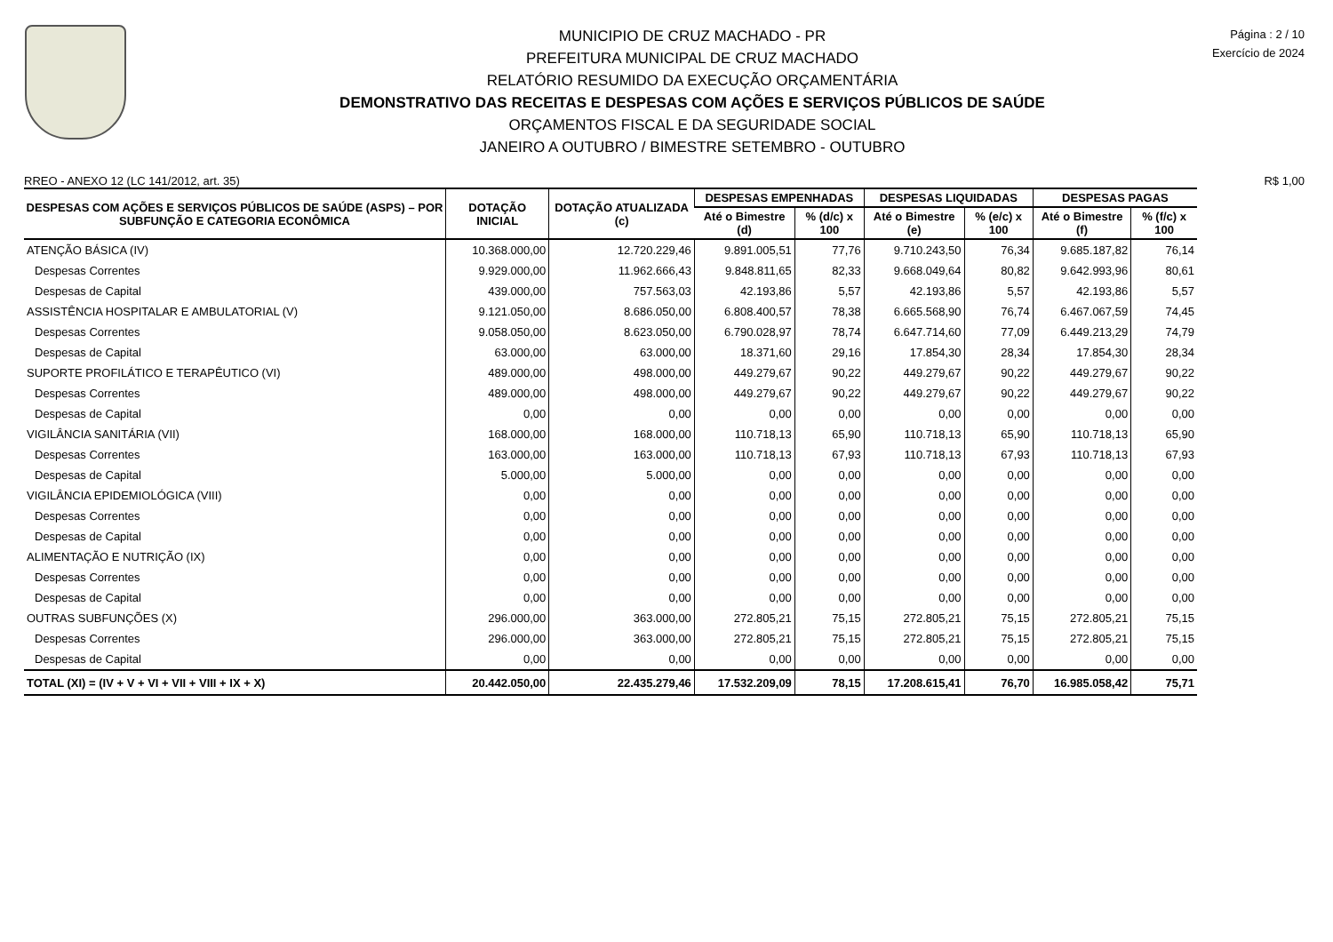MUNICIPIO DE CRUZ MACHADO - PR
PREFEITURA MUNICIPAL DE CRUZ MACHADO
RELATÓRIO RESUMIDO DA EXECUÇÃO ORÇAMENTÁRIA
DEMONSTRATIVO DAS RECEITAS E DESPESAS COM AÇÕES E SERVIÇOS PÚBLICOS DE SAÚDE
ORÇAMENTOS FISCAL E DA SEGURIDADE SOCIAL
JANEIRO A OUTUBRO / BIMESTRE SETEMBRO - OUTUBRO
Página : 2 / 10
Exercício de 2024
RREO - ANEXO 12 (LC 141/2012, art. 35) R$ 1,00
| DESPESAS COM AÇÕES E SERVIÇOS PÚBLICOS DE SAÚDE (ASPS) – POR SUBFUNÇÃO E CATEGORIA ECONÔMICA | DOTAÇÃO INICIAL | DOTAÇÃO ATUALIZADA (c) | DESPESAS EMPENHADAS | | DESPESAS LIQUIDADAS | | DESPESAS PAGAS | |
| --- | --- | --- | --- | --- | --- | --- | --- | --- |
| | | | Até o Bimestre (d) | % (d/c) x 100 | Até o Bimestre (e) | % (e/c) x 100 | Até o Bimestre (f) | % (f/c) x 100 |
| ATENÇÃO BÁSICA (IV) | 10.368.000,00 | 12.720.229,46 | 9.891.005,51 | 77,76 | 9.710.243,50 | 76,34 | 9.685.187,82 | 76,14 |
| Despesas Correntes | 9.929.000,00 | 11.962.666,43 | 9.848.811,65 | 82,33 | 9.668.049,64 | 80,82 | 9.642.993,96 | 80,61 |
| Despesas de Capital | 439.000,00 | 757.563,03 | 42.193,86 | 5,57 | 42.193,86 | 5,57 | 42.193,86 | 5,57 |
| ASSISTÊNCIA HOSPITALAR E AMBULATORIAL (V) | 9.121.050,00 | 8.686.050,00 | 6.808.400,57 | 78,38 | 6.665.568,90 | 76,74 | 6.467.067,59 | 74,45 |
| Despesas Correntes | 9.058.050,00 | 8.623.050,00 | 6.790.028,97 | 78,74 | 6.647.714,60 | 77,09 | 6.449.213,29 | 74,79 |
| Despesas de Capital | 63.000,00 | 63.000,00 | 18.371,60 | 29,16 | 17.854,30 | 28,34 | 17.854,30 | 28,34 |
| SUPORTE PROFILÁTICO E TERAPÊUTICO (VI) | 489.000,00 | 498.000,00 | 449.279,67 | 90,22 | 449.279,67 | 90,22 | 449.279,67 | 90,22 |
| Despesas Correntes | 489.000,00 | 498.000,00 | 449.279,67 | 90,22 | 449.279,67 | 90,22 | 449.279,67 | 90,22 |
| Despesas de Capital | 0,00 | 0,00 | 0,00 | 0,00 | 0,00 | 0,00 | 0,00 | 0,00 |
| VIGILÂNCIA SANITÁRIA (VII) | 168.000,00 | 168.000,00 | 110.718,13 | 65,90 | 110.718,13 | 65,90 | 110.718,13 | 65,90 |
| Despesas Correntes | 163.000,00 | 163.000,00 | 110.718,13 | 67,93 | 110.718,13 | 67,93 | 110.718,13 | 67,93 |
| Despesas de Capital | 5.000,00 | 5.000,00 | 0,00 | 0,00 | 0,00 | 0,00 | 0,00 | 0,00 |
| VIGILÂNCIA EPIDEMIOLÓGICA (VIII) | 0,00 | 0,00 | 0,00 | 0,00 | 0,00 | 0,00 | 0,00 | 0,00 |
| Despesas Correntes | 0,00 | 0,00 | 0,00 | 0,00 | 0,00 | 0,00 | 0,00 | 0,00 |
| Despesas de Capital | 0,00 | 0,00 | 0,00 | 0,00 | 0,00 | 0,00 | 0,00 | 0,00 |
| ALIMENTAÇÃO E NUTRIÇÃO (IX) | 0,00 | 0,00 | 0,00 | 0,00 | 0,00 | 0,00 | 0,00 | 0,00 |
| Despesas Correntes | 0,00 | 0,00 | 0,00 | 0,00 | 0,00 | 0,00 | 0,00 | 0,00 |
| Despesas de Capital | 0,00 | 0,00 | 0,00 | 0,00 | 0,00 | 0,00 | 0,00 | 0,00 |
| OUTRAS SUBFUNÇÕES (X) | 296.000,00 | 363.000,00 | 272.805,21 | 75,15 | 272.805,21 | 75,15 | 272.805,21 | 75,15 |
| Despesas Correntes | 296.000,00 | 363.000,00 | 272.805,21 | 75,15 | 272.805,21 | 75,15 | 272.805,21 | 75,15 |
| Despesas de Capital | 0,00 | 0,00 | 0,00 | 0,00 | 0,00 | 0,00 | 0,00 | 0,00 |
| TOTAL (XI) = (IV + V + VI + VII + VIII + IX + X) | 20.442.050,00 | 22.435.279,46 | 17.532.209,09 | 78,15 | 17.208.615,41 | 76,70 | 16.985.058,42 | 75,71 |